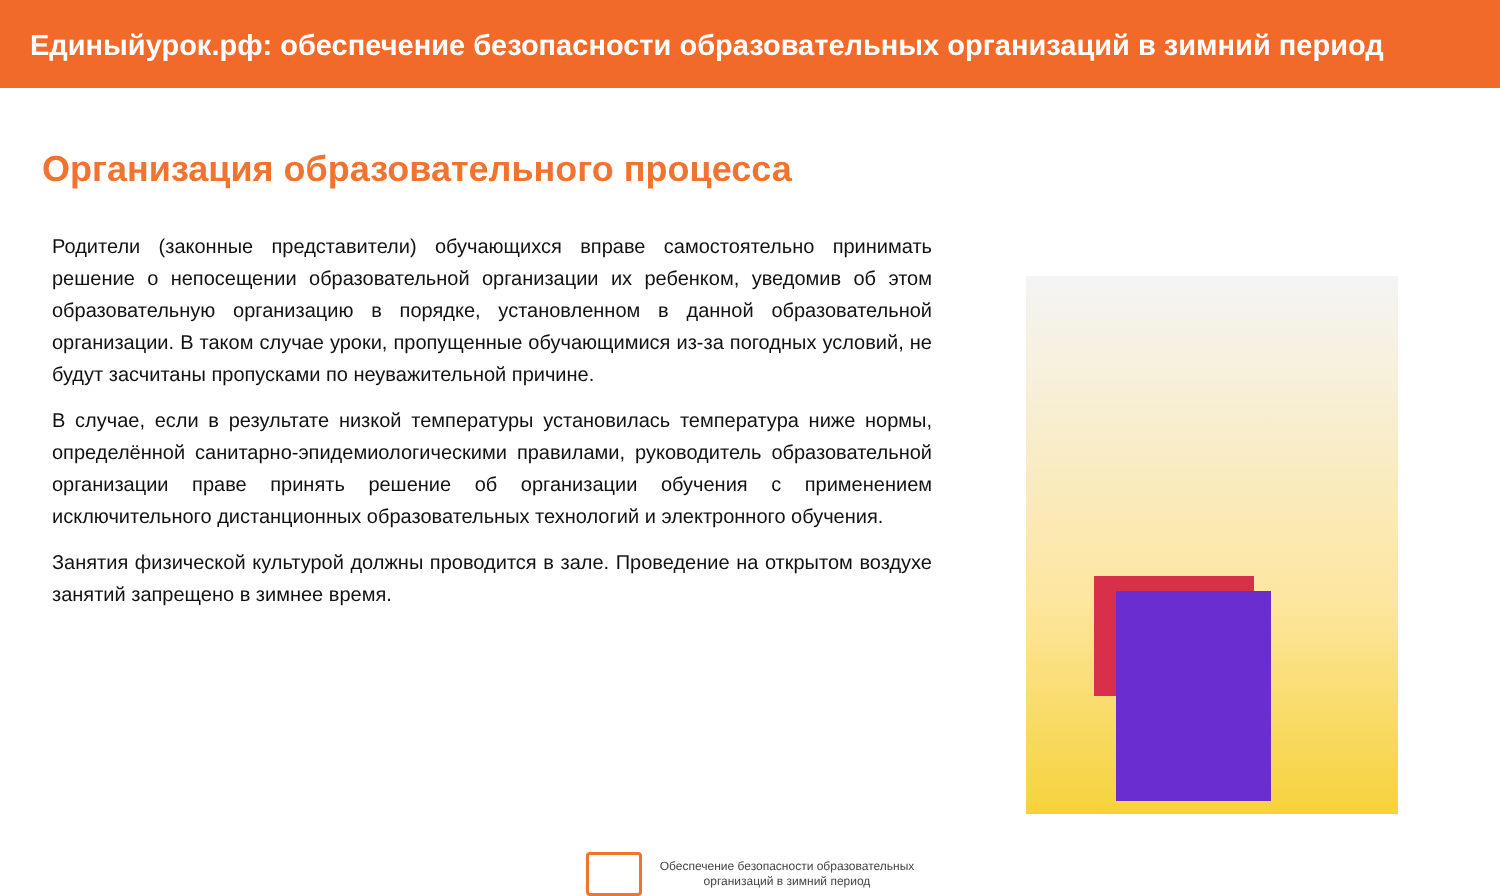Единыйурок.рф: обеспечение безопасности образовательных организаций в зимний период
Организация образовательного процесса
Родители (законные представители) обучающихся вправе самостоятельно принимать решение о непосещении образовательной организации их ребенком, уведомив об этом образовательную организацию в порядке, установленном в данной образовательной организации. В таком случае уроки, пропущенные обучающимися из-за погодных условий, не будут засчитаны пропусками по неуважительной причине.
В случае, если в результате низкой температуры установилась температура ниже нормы, определённой санитарно-эпидемиологическими правилами, руководитель образовательной организации праве принять решение об организации обучения с применением исключительного дистанционных образовательных технологий и электронного обучения.
Занятия физической культурой должны проводится в зале. Проведение на открытом воздухе занятий запрещено в зимнее время.
Обеспечение безопасности образовательных
организаций в зимний период